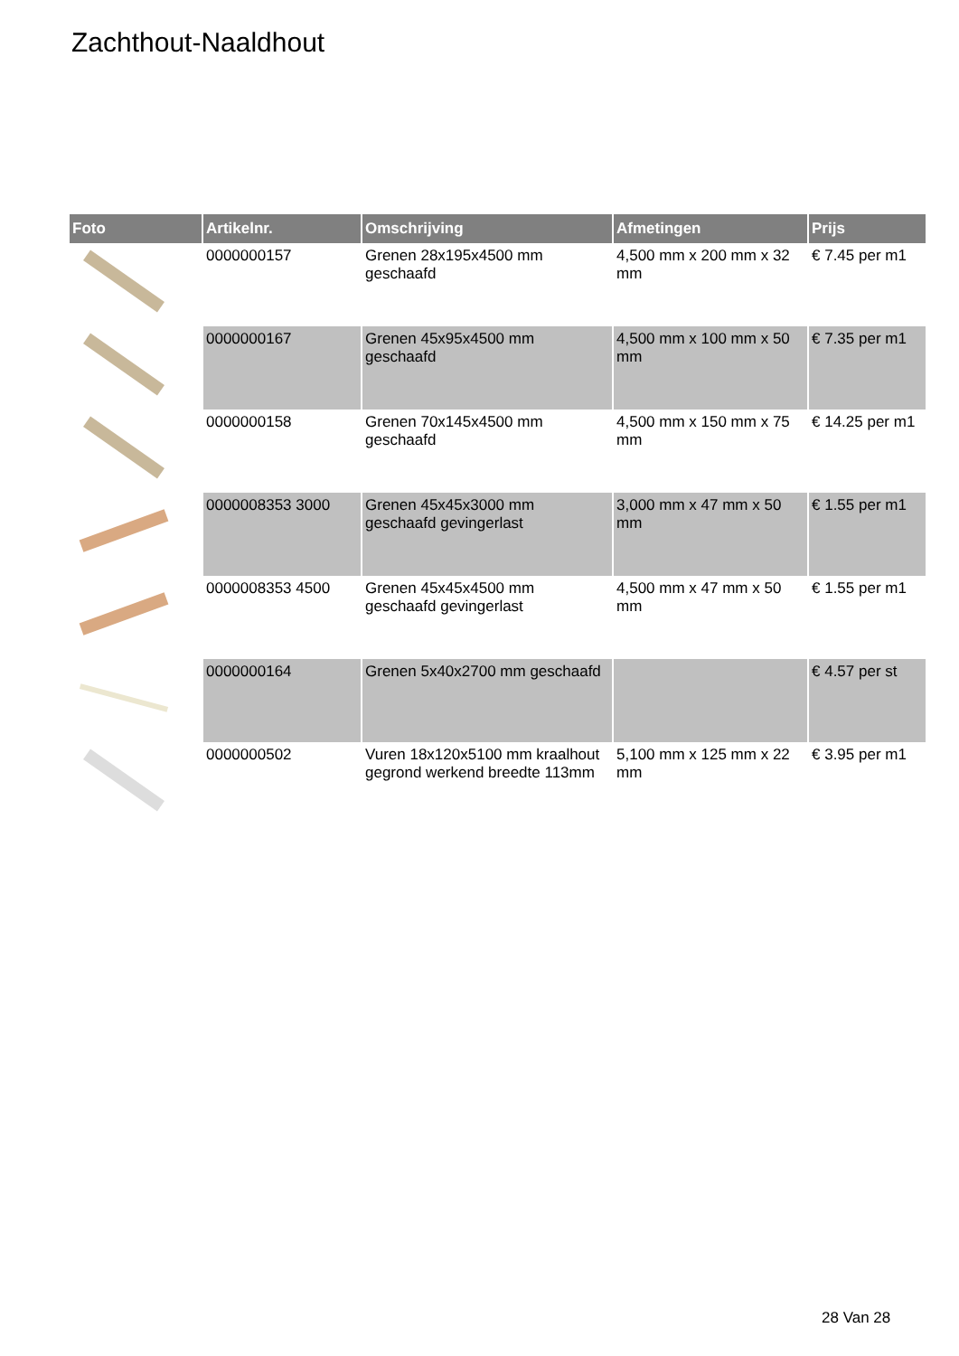Zachthout-Naaldhout
| Foto | Artikelnr. | Omschrijving | Afmetingen | Prijs |
| --- | --- | --- | --- | --- |
| | 0000000157 | Grenen 28x195x4500 mm geschaafd | 4,500 mm x 200 mm x 32 mm | € 7.45 per m1 |
| | 0000000167 | Grenen 45x95x4500 mm geschaafd | 4,500 mm x 100 mm x 50 mm | € 7.35 per m1 |
| | 0000000158 | Grenen 70x145x4500 mm geschaafd | 4,500 mm x 150 mm x 75 mm | € 14.25 per m1 |
| | 0000008353 3000 | Grenen 45x45x3000 mm geschaafd gevingerlast | 3,000 mm x 47 mm x 50 mm | € 1.55 per m1 |
| | 0000008353 4500 | Grenen 45x45x4500 mm geschaafd gevingerlast | 4,500 mm x 47 mm x 50 mm | € 1.55 per m1 |
| | 0000000164 | Grenen 5x40x2700 mm geschaafd | | € 4.57 per st |
| | 0000000502 | Vuren 18x120x5100 mm kraalhout gegrond werkend breedte 113mm | 5,100 mm x 125 mm x 22 mm | € 3.95 per m1 |
28 Van 28